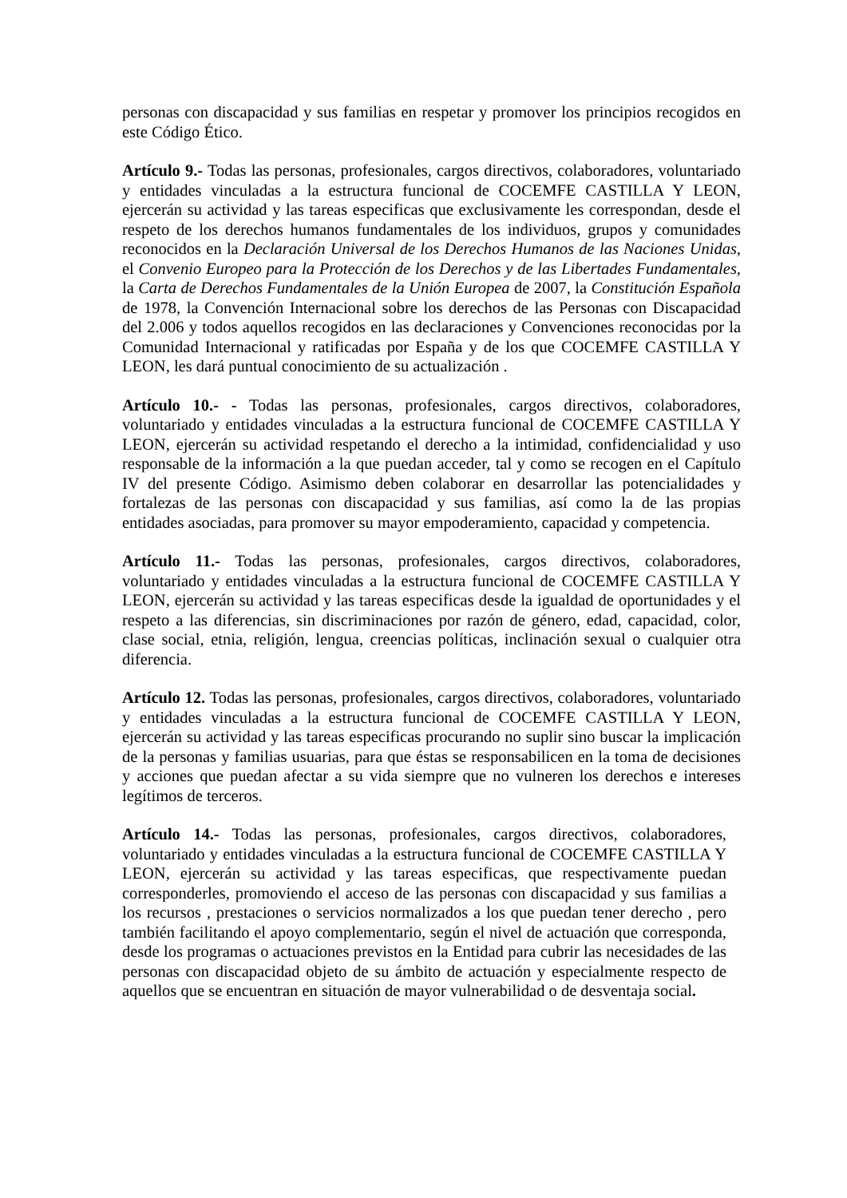personas con discapacidad y sus familias en respetar y promover los principios recogidos en este Código Ético.
Artículo 9.- Todas las personas, profesionales, cargos directivos, colaboradores, voluntariado y entidades vinculadas a la estructura funcional de COCEMFE CASTILLA Y LEON, ejercerán su actividad y las tareas especificas que exclusivamente les correspondan, desde el respeto de los derechos humanos fundamentales de los individuos, grupos y comunidades reconocidos en la Declaración Universal de los Derechos Humanos de las Naciones Unidas, el Convenio Europeo para la Protección de los Derechos y de las Libertades Fundamentales, la Carta de Derechos Fundamentales de la Unión Europea de 2007, la Constitución Española de 1978, la Convención Internacional sobre los derechos de las Personas con Discapacidad del 2.006 y todos aquellos recogidos en las declaraciones y Convenciones reconocidas por la Comunidad Internacional y ratificadas por España y de los que COCEMFE CASTILLA Y LEON, les dará puntual conocimiento de su actualización .
Artículo 10.- - Todas las personas, profesionales, cargos directivos, colaboradores, voluntariado y entidades vinculadas a la estructura funcional de COCEMFE CASTILLA Y LEON, ejercerán su actividad respetando el derecho a la intimidad, confidencialidad y uso responsable de la información a la que puedan acceder, tal y como se recogen en el Capítulo IV del presente Código. Asimismo deben colaborar en desarrollar las potencialidades y fortalezas de las personas con discapacidad y sus familias, así como la de las propias entidades asociadas, para promover su mayor empoderamiento, capacidad y competencia.
Artículo 11.- Todas las personas, profesionales, cargos directivos, colaboradores, voluntariado y entidades vinculadas a la estructura funcional de COCEMFE CASTILLA Y LEON, ejercerán su actividad y las tareas especificas desde la igualdad de oportunidades y el respeto a las diferencias, sin discriminaciones por razón de género, edad, capacidad, color, clase social, etnia, religión, lengua, creencias políticas, inclinación sexual o cualquier otra diferencia.
Artículo 12. Todas las personas, profesionales, cargos directivos, colaboradores, voluntariado y entidades vinculadas a la estructura funcional de COCEMFE CASTILLA Y LEON, ejercerán su actividad y las tareas especificas procurando no suplir sino buscar la implicación de la personas y familias usuarias, para que éstas se responsabilicen en la toma de decisiones y acciones que puedan afectar a su vida siempre que no vulneren los derechos e intereses legítimos de terceros.
Artículo 14.- Todas las personas, profesionales, cargos directivos, colaboradores, voluntariado y entidades vinculadas a la estructura funcional de COCEMFE CASTILLA Y LEON, ejercerán su actividad y las tareas especificas, que respectivamente puedan corresponderles, promoviendo el acceso de las personas con discapacidad y sus familias a los recursos , prestaciones o servicios normalizados a los que puedan tener derecho , pero también facilitando el apoyo complementario, según el nivel de actuación que corresponda, desde los programas o actuaciones previstos en la Entidad para cubrir las necesidades de las personas con discapacidad objeto de su ámbito de actuación y especialmente respecto de aquellos que se encuentran en situación de mayor vulnerabilidad o de desventaja social.